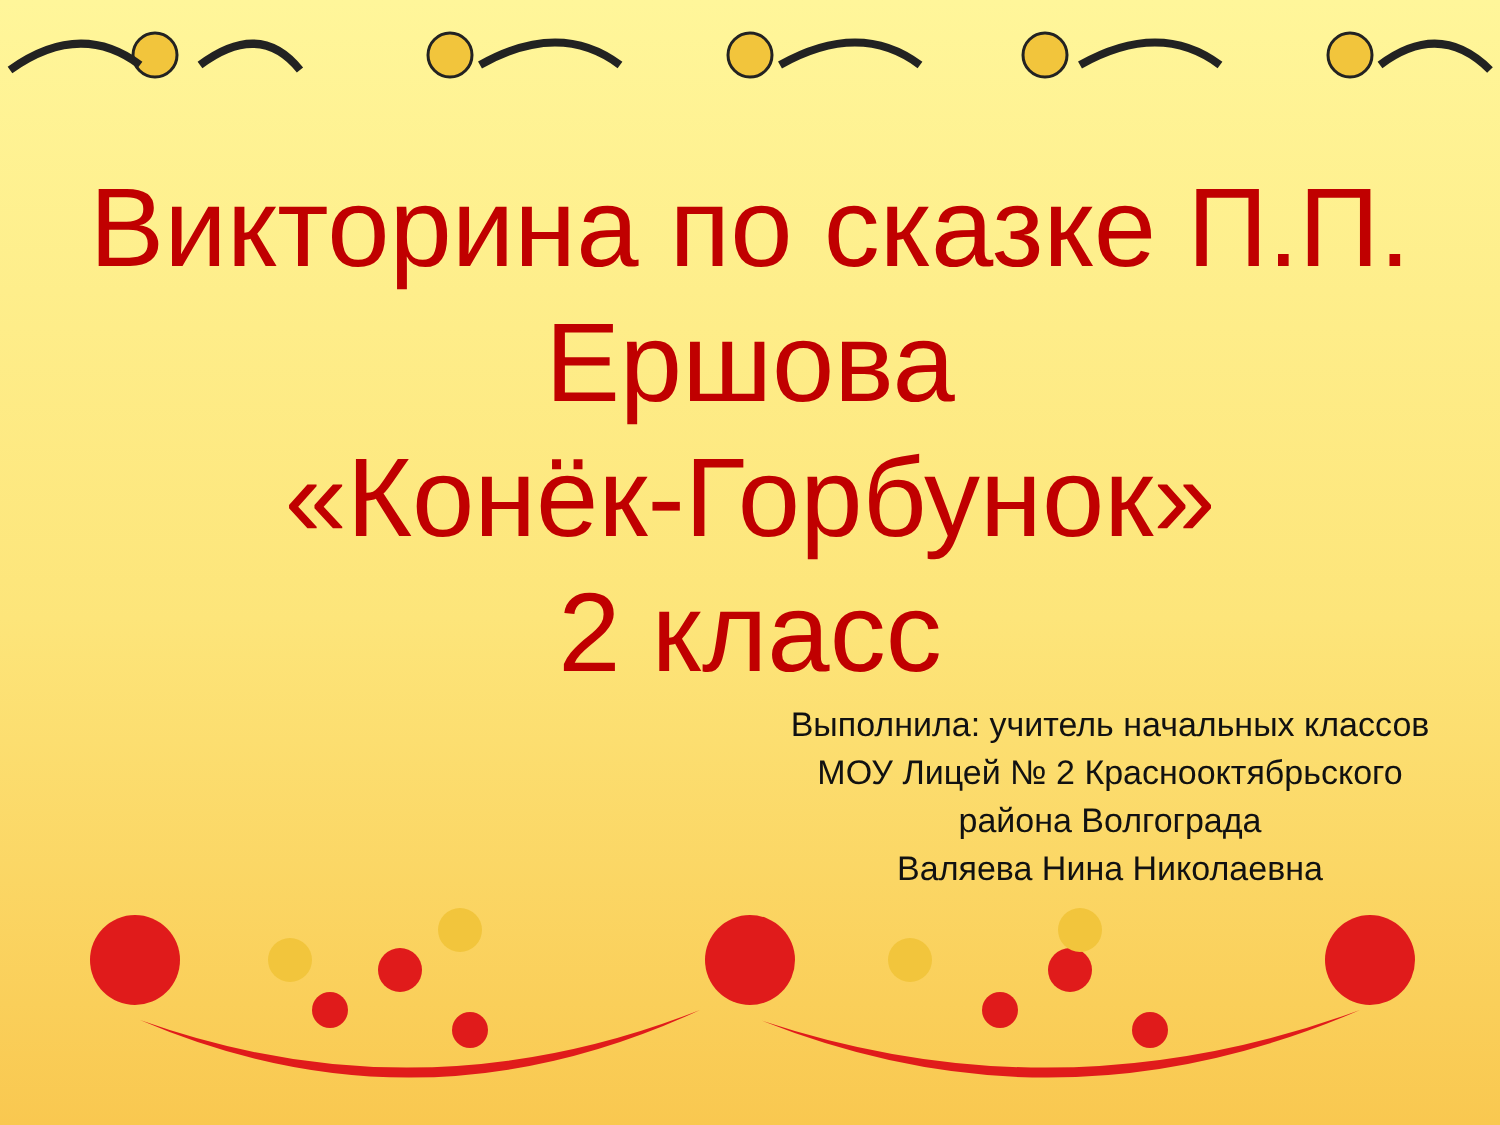Викторина по сказке П.П. Ершова
«Конёк-Горбунок»
2 класс
Выполнила: учитель начальных классов МОУ Лицей № 2 Краснооктябрьского района Волгограда
Валяева Нина Николаевна